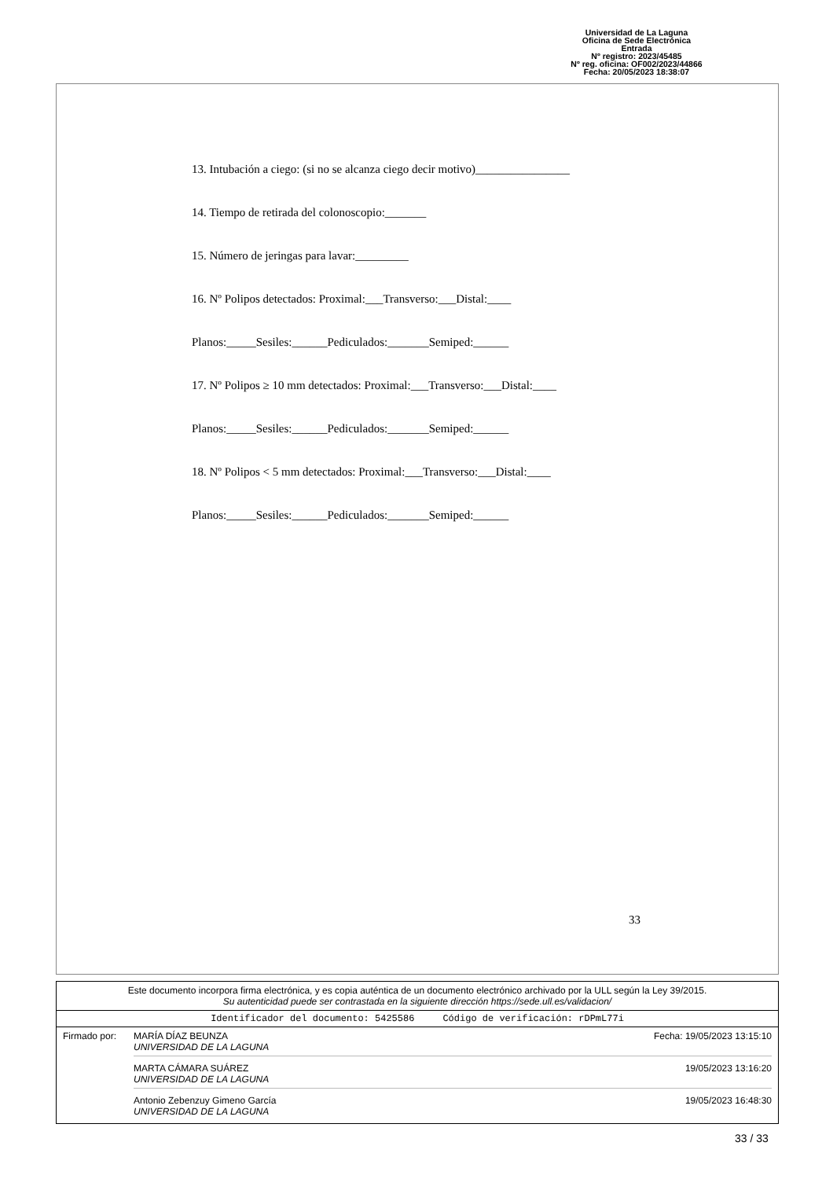Universidad de La Laguna
Oficina de Sede Electrónica
Entrada
Nº registro: 2023/45485
Nº reg. oficina: OF002/2023/44866
Fecha: 20/05/2023 18:38:07
13. Intubación a ciego: (si no se alcanza ciego decir motivo)________________
14. Tiempo de retirada del colonoscopio:_______
15. Número de jeringas para lavar:_________
16. Nº Polipos detectados: Proximal:___Transverso:___Distal:____
Planos:_____Sesiles:______Pediculados:_______Semiped:______
17. Nº Polipos ≥ 10 mm detectados: Proximal:___Transverso:___Distal:____
Planos:_____Sesiles:______Pediculados:_______Semiped:______
18. Nº Polipos < 5 mm detectados: Proximal:___Transverso:___Distal:____
Planos:_____Sesiles:______Pediculados:_______Semiped:______
33
Este documento incorpora firma electrónica, y es copia auténtica de un documento electrónico archivado por la ULL según la Ley 39/2015.
Su autenticidad puede ser contrastada en la siguiente dirección https://sede.ull.es/validacion/
Identificador del documento: 5425586 Código de verificación: rDPmL77i
Firmado por: MARÍA DÍAZ BEUNZA
UNIVERSIDAD DE LA LAGUNA Fecha: 19/05/2023 13:15:10
MARTA CÁMARA SUÁREZ
UNIVERSIDAD DE LA LAGUNA 19/05/2023 13:16:20
Antonio Zebenzuy Gimeno García
UNIVERSIDAD DE LA LAGUNA 19/05/2023 16:48:30
33 / 33